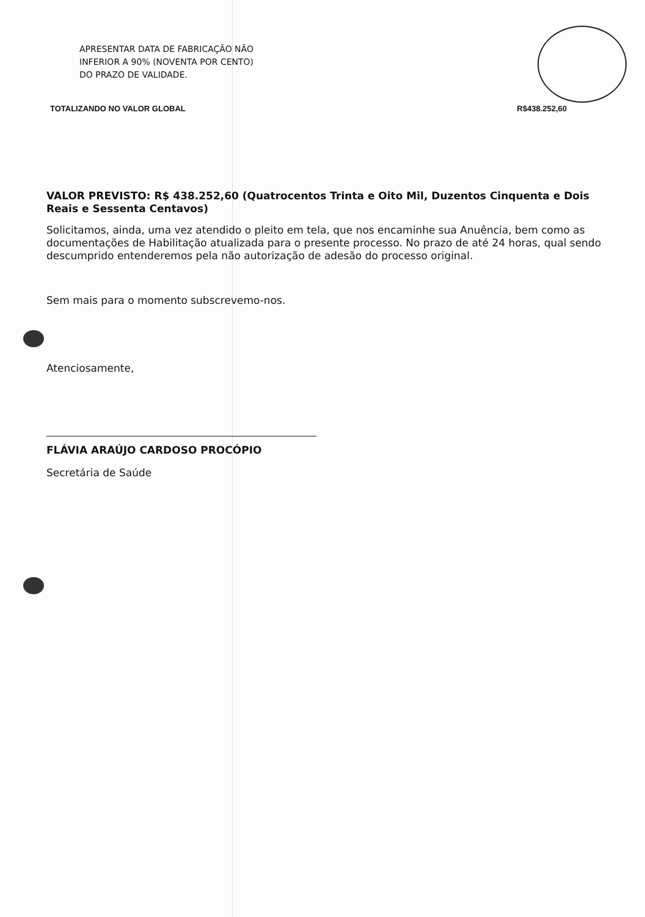APRESENTAR DATA DE FABRICAÇÃO NÃO
INFERIOR A 90% (NOVENTA POR CENTO)
DO PRAZO DE VALIDADE.
TOTALIZANDO NO VALOR GLOBAL R$438.252,60
VALOR PREVISTO: R$ 438.252,60 (Quatrocentos Trinta e Oito Mil, Duzentos Cinquenta e Dois Reais e Sessenta Centavos)
Solicitamos, ainda, uma vez atendido o pleito em tela, que nos encaminhe sua Anuência, bem como as documentações de Habilitação atualizada para o presente processo. No prazo de até 24 horas, qual sendo descumprido entenderemos pela não autorização de adesão do processo original.
Sem mais para o momento subscrevemo-nos.
Atenciosamente,
FLÁVIA ARAÚJO CARDOSO PROCÓPIO
Secretária de Saúde